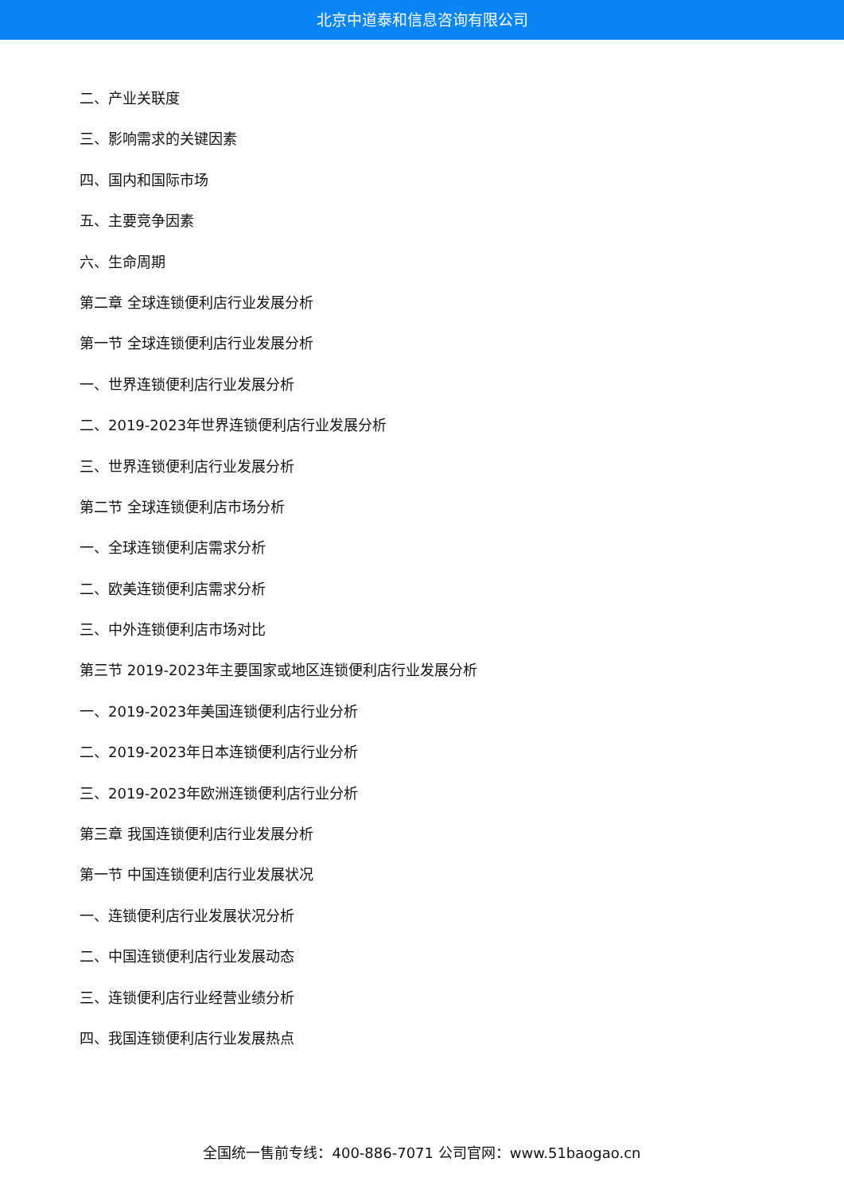北京中道泰和信息咨询有限公司
二、产业关联度
三、影响需求的关键因素
四、国内和国际市场
五、主要竞争因素
六、生命周期
第二章 全球连锁便利店行业发展分析
第一节 全球连锁便利店行业发展分析
一、世界连锁便利店行业发展分析
二、2019-2023年世界连锁便利店行业发展分析
三、世界连锁便利店行业发展分析
第二节 全球连锁便利店市场分析
一、全球连锁便利店需求分析
二、欧美连锁便利店需求分析
三、中外连锁便利店市场对比
第三节 2019-2023年主要国家或地区连锁便利店行业发展分析
一、2019-2023年美国连锁便利店行业分析
二、2019-2023年日本连锁便利店行业分析
三、2019-2023年欧洲连锁便利店行业分析
第三章 我国连锁便利店行业发展分析
第一节 中国连锁便利店行业发展状况
一、连锁便利店行业发展状况分析
二、中国连锁便利店行业发展动态
三、连锁便利店行业经营业绩分析
四、我国连锁便利店行业发展热点
全国统一售前专线：400-886-7071 公司官网：www.51baogao.cn